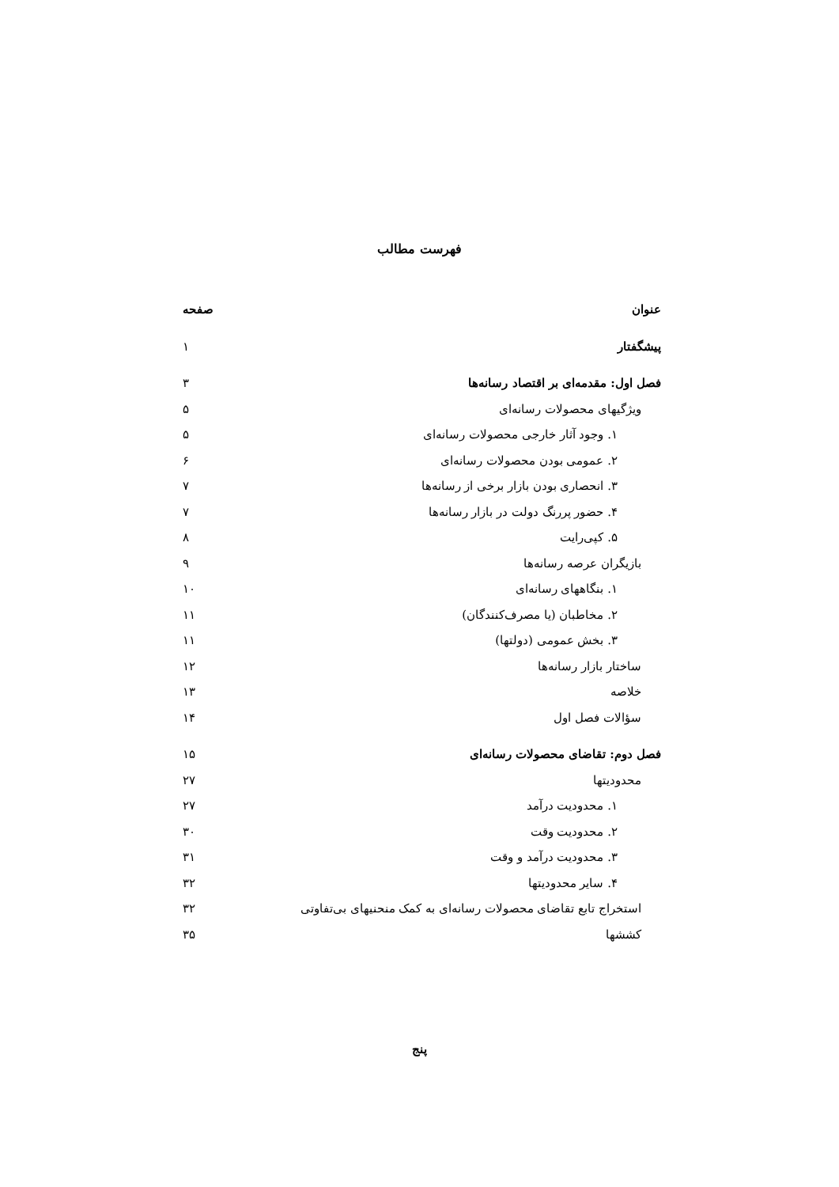فهرست مطالب
| عنوان | صفحه |
| --- | --- |
| پیشگفتار | ۱ |
| فصل اول: مقدمه‌ای بر اقتصاد رسانه‌ها | ۳ |
| ویژگیهای محصولات رسانه‌ای | ۵ |
| ۱. وجود آثار خارجی محصولات رسانه‌ای | ۵ |
| ۲. عمومی بودن محصولات رسانه‌ای | ۶ |
| ۳. انحصاری بودن بازار برخی از رسانه‌ها | ۷ |
| ۴. حضور پررنگ دولت در بازار رسانه‌ها | ۷ |
| ۵. کپی‌رایت | ۸ |
| بازیگران عرصه رسانه‌ها | ۹ |
| ۱. بنگاههای رسانه‌ای | ۱۰ |
| ۲. مخاطبان (یا مصرف‌کنندگان) | ۱۱ |
| ۳. بخش عمومی (دولتها) | ۱۱ |
| ساختار بازار رسانه‌ها | ۱۲ |
| خلاصه | ۱۳ |
| سؤالات فصل اول | ۱۴ |
| فصل دوم: تقاضای محصولات رسانه‌ای | ۱۵ |
| محدودیتها | ۲۷ |
| ۱. محدودیت درآمد | ۲۷ |
| ۲. محدودیت وقت | ۳۰ |
| ۳. محدودیت درآمد و وقت | ۳۱ |
| ۴. سایر محدودیتها | ۳۲ |
| استخراج تابع تقاضای محصولات رسانه‌ای به کمک منحنیهای بی‌تفاوتی | ۳۲ |
| کششها | ۳۵ |
پنج